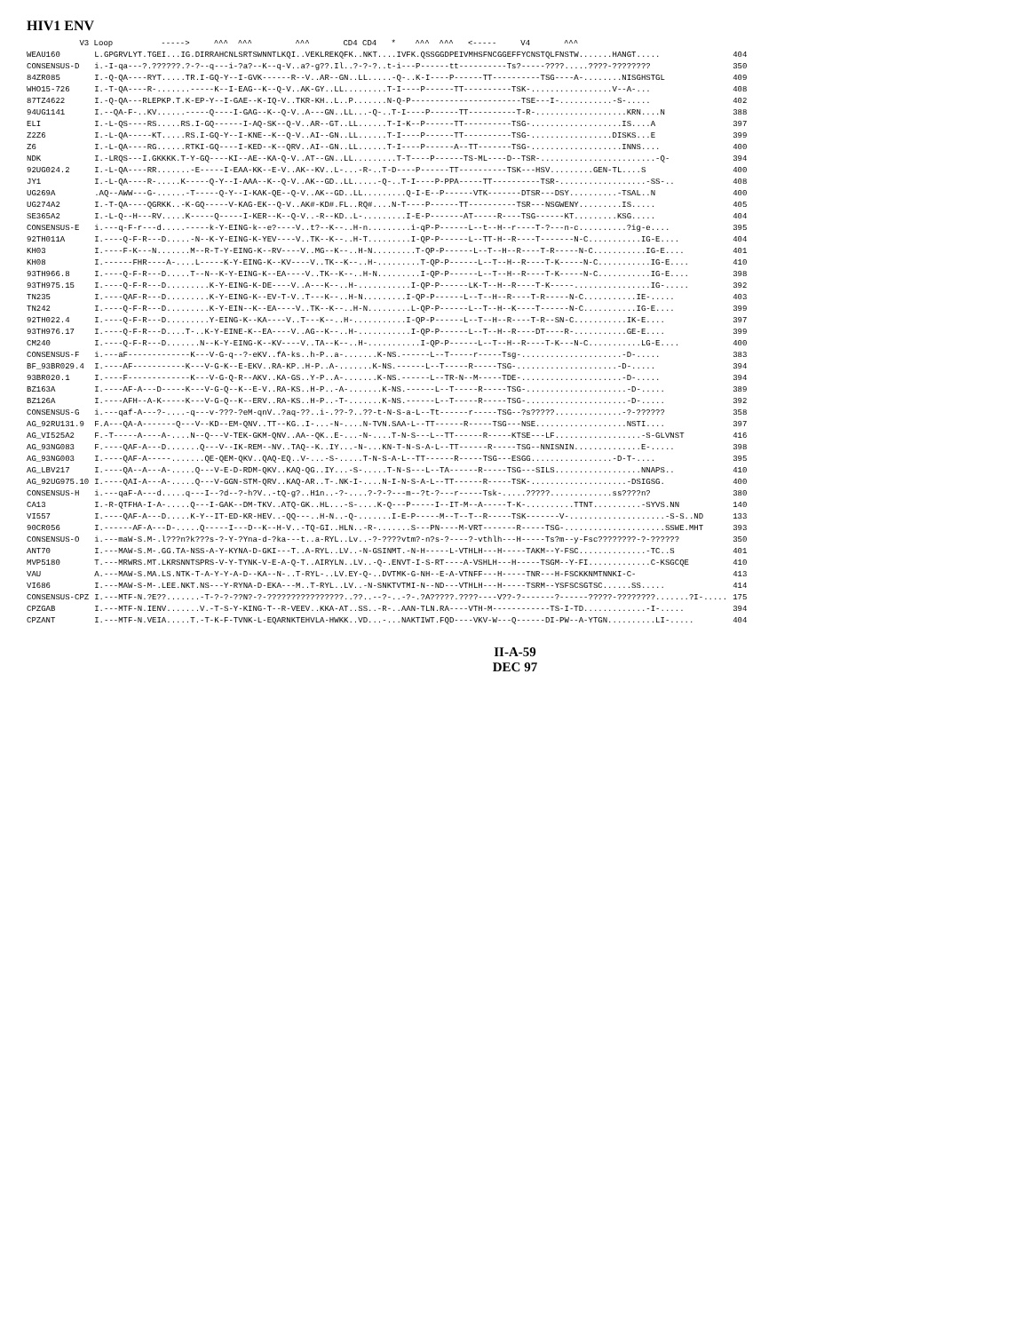HIV1 ENV
V3 Loop -----> ^^^ ^^^ ^^^ CD4 CD4 * ^^^ ^^^ <----- V4 ^^^
| WEAU160 | L.GPGRVLYT.TGEI...IG.DIRRAHCNLSRTSWNNTLKQI..VEKLREKQFK..NKT....IVFK.QSSGGDPEIVMHSFNCGGEFFYCNSTQLFNSTW.......HANGT..... | 404 |
| CONSENSUS-D | i.-I-qa---?.??????.?-?--q---i-?a?--K--q-V..a?-g??.Il..?-?-?..t-i---P------tt----------Ts?-----????.....????-???????? | 350 |
| 84ZR085 | I.-Q-QA----RYT.....TR.I-GQ-Y--I-GVK------R--V..AR--GN..LL.....-Q-..K-I----P------TT----------TSG----A-........NISGHSTGL | 409 |
| WHO15-726 | I.-T-QA----R-.......-----K--I-EAG--K--Q-V..AK-GY..LL.........T-I----P------TT----------TSK-.................V--A-... | 408 |
| 87TZ4622 | I.-Q-QA---RLEPKP.T.K-EP-Y--I-GAE--K-IQ-V..TKR-KH..L..P.......N-Q-P-----------------------TSE---I-...........-S-..... | 402 |
| 94UG1141 | I.--QA-F-..KV......-----Q----I-GAG--K--Q-V..A---GN..LL...-Q-..T-I----P------TT----------T-R-...................KRN....N | 388 |
| ELI | I.-L-QS----RS.....RS.I-GQ------I-AQ-SK--Q-V..AR--GT..LL......T-I-K--P------TT----------TSG-...................IS....A | 397 |
| Z2Z6 | I.-L-QA-----KT.....RS.I-GQ-Y--I-KNE--K--Q-V..AI--GN..LL......T-I----P------TT----------TSG-.................DISKS...E | 399 |
| Z6 | I.-L-QA----RG......RTKI-GQ----I-KED--K--QRV..AI--GN..LL......T-I----P------A--TT-------TSG-...................INNS.... | 400 |
| NDK | I.-LRQS---I.GKKKK.T-Y-GQ----KI--AE--KA-Q-V..AT--GN..LL.........T-T----P------TS-ML----D--TSR-........................-Q- | 394 |
| 92UG024.2 | I.-L-QA----RR.......-E-----I-EAA-KK--E-V..AK--KV..L-...-R-..T-D----P------TT----------TSK---HSV.........GEN-TL....S | 400 |
| JY1 | I.-L-QA----R-.....K-----Q-Y--I-AAA--K--Q-V..AK--GD..LL.....-Q-..T-I----P-PPA-----TT----------TSR-..................-SS-.. | 408 |
| UG269A | .AQ--AWW---G-......-T-----Q-Y--I-KAK-QE--Q-V..AK--GD..LL.........Q-I-E--P------VTK-------DTSR---DSY..........-TSAL..N | 400 |
| UG274A2 | I.-T-QA----QGRKK..-K-GQ-----V-KAG-EK--Q-V..AK#-KD#.FL..RQ#....N-T----P------TT----------TSR---NSGWENY.........IS..... | 405 |
| SE365A2 | I.-L-Q--H---RV.....K-----Q-----I-KER--K--Q-V..-R--KD..L-.........I-E-P-------AT-----R----TSG------KT.........KSG..... | 404 |
| CONSENSUS-E | i.---q-F-r---d.....-----k-Y-EING-k--e?----V..t?--K--..H-n.........i-qP-P------L--t--H--r----T-?---n-c..........?ig-e.... | 395 |
| 92TH011A | I.----Q-F-R---D.....-N--K-Y-EING-K-YEV----V..TK--K--..H-T.........I-QP-P------L--TT-H--R----T-------N-C...........IG-E.... | 404 |
| KH03 | I.----F-K---N.......M--R-T-Y-EING-K--RV----V..MG--K--..H-N.........T-QP-P------L--T--H--R----T-R-----N-C...........IG-E.... | 401 |
| KH08 | I.------FHR----A-....L-----K-Y-EING-K--KV----V..TK--K--..H-.........T-QP-P------L--T--H--R----T-K-----N-C...........IG-E.... | 410 |
| 93TH966.8 | I.----Q-F-R---D.....T--N--K-Y-EING-K--EA----V..TK--K--..H-N.........I-QP-P------L--T--H--R----T-K-----N-C...........IG-E.... | 398 |
| 93TH975.15 | I.----Q-F-R---D.........K-Y-EING-K-DE----V..A---K--..H-...........I-QP-P------LK-T--H--R----T-K-----................IG-..... | 392 |
| TN235 | I.----QAF-R---D.........K-Y-EING-K--EV-T-V..T---K--..H-N.........I-QP-P------L--T--H--R----T-R-----N-C...........IE-..... | 403 |
| TN242 | I.----Q-F-R---D.........K-Y-EIN--K--EA----V..TK--K--..H-N.........L-QP-P------L--T--H--K----T------N-C...........IG-E.... | 399 |
| 92TH022.4 | I.----Q-F-R---D.........Y-EING-K--KA----V..T---K--..H-...........I-QP-P------L--T--H--R----T-R--SN-C...........IK-E.... | 397 |
| 93TH976.17 | I.----Q-F-R---D....T-..K-Y-EINE-K--EA----V..AG--K--..H-...........I-QP-P------L--T--H--R----DT----R-...........GE-E.... | 399 |
| CM240 | I.----Q-F-R---D.......N--K-Y-EING-K--KV----V..TA--K--..H-...........I-QP-P------L--T--H--R----T-K---N-C...........LG-E.... | 400 |
| CONSENSUS-F | i.---aF-------------K---V-G-q--?-eKV..fA-ks..h-P..a-.......K-NS.------L--T-----r-----Tsg-.....................-D-..... | 383 |
| BF_93BR029.4 | I.----AF-----------K---V-G-K--E-EKV..RA-KP..H-P..A-.......K-NS.------L--T-----R-----TSG-.....................-D-..... | 394 |
| 93BR020.1 | I.----F-------------K---V-G-Q-R--AKV..KA-GS..Y-P..A-.......K-NS.------L--TR-N--M-----TDE-.....................-D-..... | 394 |
| BZ163A | I.----AF-A---D-----K---V-G-Q--K--E-V..RA-KS..H-P..-A-.......K-NS.------L--T-----R-----TSG-.....................-D-..... | 389 |
| BZ126A | I.----AFH--A-K-----K---V-G-Q--K--ERV..RA-KS..H-P..-T-.......K-NS.------L--T-----R-----TSG-.....................-D-..... | 392 |
| CONSENSUS-G | i.---qaf-A---?-....-q---v-???-?eM-qnV..?aq-??..i-.??-?..??-t-N-S-a-L--Tt------r-----TSG--?s?????..............-?-?????? | 358 |
| AG_92RU131.9 | F.A---QA-A-------Q---V--KD--EM-QNV..TT--KG..I-...-N-....N-TVN.SAA-L--TT------R-----TSG---NSE...................NSTI.... | 397 |
| AG_VI525A2 | F.-T-----A----A-....N--Q---V-TEK-GKM-QNV..AA--QK..E-...-N-....T-N-S---L--TT------R-----KTSE---LF..................-S-GLVNST | 416 |
| AG_93NG083 | F.----QAF-A---D.......Q---V--IK-REM--NV..TAQ--K..IY...-N-...KN-T-N-S-A-L--TT------R-----TSG--NNISNIN..............E-..... | 398 |
| AG_93NG003 | I.----QAF-A-----.......QE-QEM-QKV..QAQ-EQ..V-...-S-.....T-N-S-A-L--TT------R-----TSG---ESGG.................-D-T-.... | 395 |
| AG_LBV217 | I.----QA--A---A-.....Q---V-E-D-RDM-QKV..KAQ-QG..IY...-S-.....T-N-S---L--TA------R-----TSG---SILS..................NNAPS.. | 410 |
| AG_92UG975.10 | I.----QAI-A---A-.....Q---V-GGN-STM-QRV..KAQ-AR..T-.NK-I-....N-I-N-S-A-L--TT------R-----TSK-....................-DSIGSG. | 400 |
| CONSENSUS-H | i.---qaF-A---d.....q---I--?d--?-h?V..-tQ-g?..H1n..-?-....?-?-?---m--?t-?---r-----Tsk-.....?????.............ss????n? | 380 |
| CA13 | I.-R-QTFHA-I-A-.....Q---I-GAK--DM-TKV..ATQ-GK..HL...-S-....K-Q---P-----I--IT-M--A-----T-K-..........TTNT..........-SYVS.NN | 140 |
| VI557 | I.----QAF-A---D.....K-Y--IT-ED-KR-HEV..-QQ---..H-N..-Q-.......I-E-P-----M--T--T--R-----TSK-------V-....................-S-S..ND | 133 |
| 90CR056 | I.------AF-A---D-.....Q-----I---D--K--H-V..-TQ-GI..HLN..-R-.......S---PN----M-VRT-------R-----TSG-.....................SSWE.MHT | 393 |
| CONSENSUS-O | i.---maW-S.M-.l???n?k???s-?-Y-?Yna-d-?ka---t..a-RYL..Lv..-?-????vtm?-n?s-?----?-vthlh---H-----Ts?m--y-Fsc????????-?-?????? | 350 |
| ANT70 | I.---MAW-S.M-.GG.TA-NSS-A-Y-KYNA-D-GKI---T..A-RYL..LV..-N-GSINMT.-N-H-----L-VTHLH---H-----TAKM--Y-FSC..............-TC..S | 401 |
| MVP5180 | T.---MRWRS.MT.LKRSNNTSPRS-V-Y-TYNK-V-E-A-Q-T..AIRYLN..LV..-Q-.ENVT-I-S-RT----A-VSHLH---H-----TSGM--Y-FI.............C-KSGCQE | 410 |
| VAU | A.---MAW-S.MA.LS.NTK-T-A-Y-Y-A-D--KA--N-..T-RYL-..LV.EY-Q-..DVTMK-G-NH--E-A-VTNFF---H-----TNR---H-FSCKKNMTNNKI-C- | 413 |
| VI686 | I.---MAW-S-M-.LEE.NKT.NS---Y-RYNA-D-EKA---M..T-RYL..LV..-N-SNKTVTMI-N--ND---VTHLH---H-----TSRM--YSFSCSGTSC......SS..... | 414 |
| CONSENSUS-CPZ | I.---MTF-N.?E??.......-T-?-?-??N?-?-????????????????..??..--?-..-?-.?A?????.????----V??-?-------?------?????-????????.......?I-..... | 175 |
| CPZGAB | I.---MTF-N.IENV.......V.-T-S-Y-KING-T--R-VEEV..KKA-AT..SS..-R-..AAN-TLN.RA----VTH-M------------TS-I-TD.............-I-..... | 394 |
| CPZANT | I.---MTF-N.VEIA.....T.-T-K-F-TVNK-L-EQARNKTEHVLA-HWKK..VD...-...NAKTIWT.FQD----VKV-W---Q------DI-PW--A-YTGN..........LI-..... | 404 |
II-A-59
DEC 97